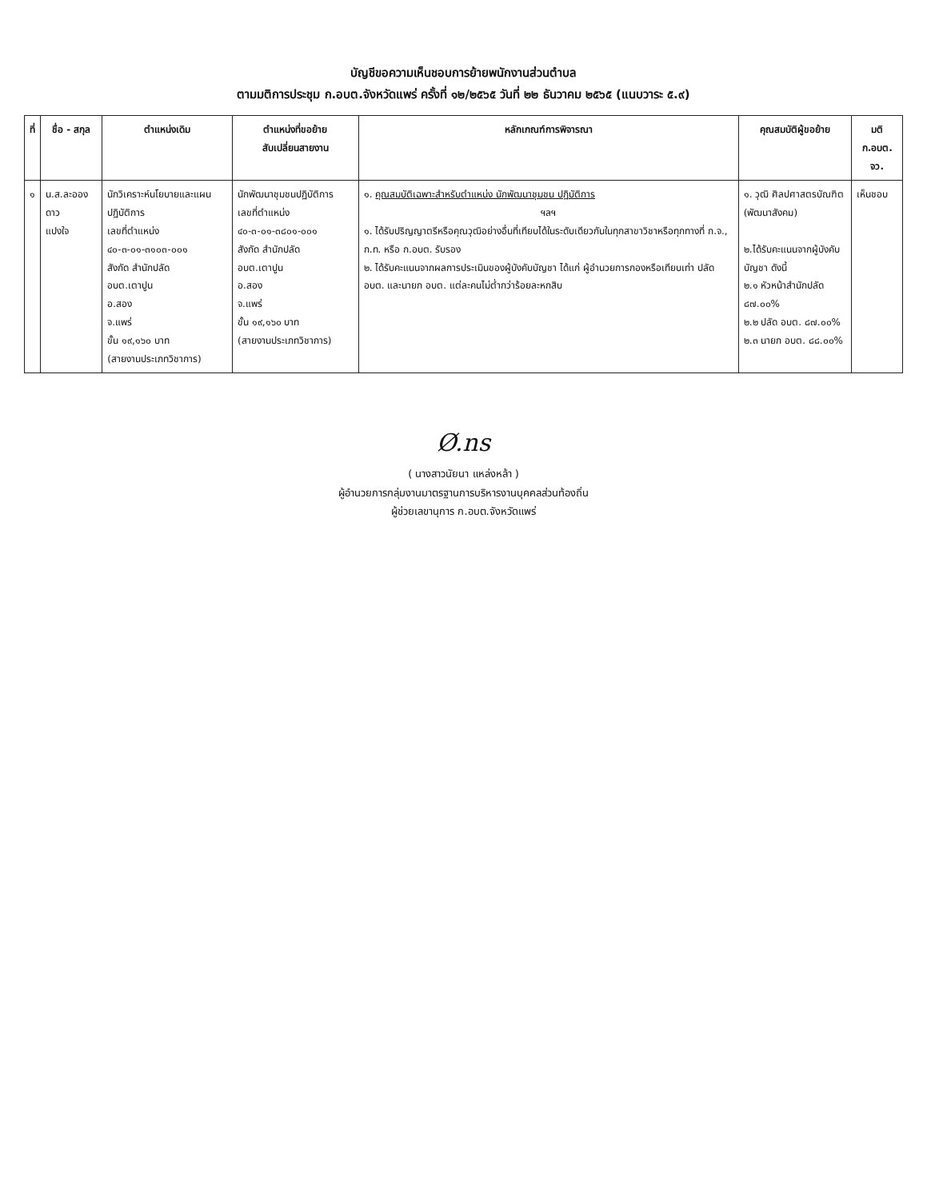บัญชีขอความเห็นชอบการย้ายพนักงานส่วนตำบล
ตามมติการประชุม ก.อบต.จังหวัดแพร่ ครั้งที่ ๑๒/๒๕๖๕ วันที่ ๒๒ ธันวาคม ๒๕๖๕ (แนบวาระ ๕.๙)
| ที่ | ชื่อ - สกุล | ตำแหน่งเดิม | ตำแหน่งที่ขอย้าย สับเปลี่ยนสายงาน | หลักเกณฑ์การพิจารณา | คุณสมบัติผู้ขอย้าย | มติ ก.อบต. จว. |
| --- | --- | --- | --- | --- | --- | --- |
| ๑ | น.ส.ละอองดาว แปงใจ | นักวิเคราะห์นโยบายและแผนปฏิบัติการ เลขที่ตำแหน่ง ๔๐-๓-๐๑-๓๑๐๓-๐๐๑ สังกัด สำนักปลัด อบต.เตาปูน อ.สอง จ.แพร่ ขั้น ๑๙,๑๖๐ บาท (สายงานประเภทวิชาการ) | นักพัฒนาชุมชนปฏิบัติการ เลขที่ตำแหน่ง ๔๐-๓-๐๑-๓๘๐๑-๐๐๑ สังกัด สำนักปลัด อบต.เตาปูน อ.สอง จ.แพร่ ขั้น ๑๙,๑๖๐ บาท (สายงานประเภทวิชาการ) | ๑. คุณสมบัติเฉพาะสำหรับตำแหน่ง นักพัฒนาชุมชน ปฏิบัติการ ฯลฯ ๑. ได้รับปริญญาตรีหรือคุณวุฒิอย่างอื่นที่เทียบได้ในระดับเดียวกันในทุกสาขาวิชาหรือทุกทางที่ ก.จ., ก.ท. หรือ ก.อบต. รับรอง ๒. ได้รับคะแนนจากผลการประเมินของผู้บังคับบัญชา ได้แก่ ผู้อำนวยการกองหรือเทียบเท่า ปลัด อบต. และนายก อบต. แต่ละคนไม่ต่ำกว่าร้อยละหกสิบ | ๑. วุฒิ ศิลปศาสตรบัณฑิต (พัฒนาสังคม) ๒.ได้รับคะแนนจากผู้บังคับบัญชา ดังนี้ ๒.๑ หัวหน้าสำนักปลัด ๘๗.๐๐% ๒.๒ ปลัด อบต. ๘๗.๐๐% ๒.๓ นายก อบต. ๘๘.๐๐% | เห็นชอบ |
Ø.ns
( นางสาวนัยนา แหล่งหล้า )
ผู้อำนวยการกลุ่มงานมาตรฐานการบริหารงานบุคคลส่วนท้องถิ่น
ผู้ช่วยเลขานุการ ก.อบต.จังหวัดแพร่